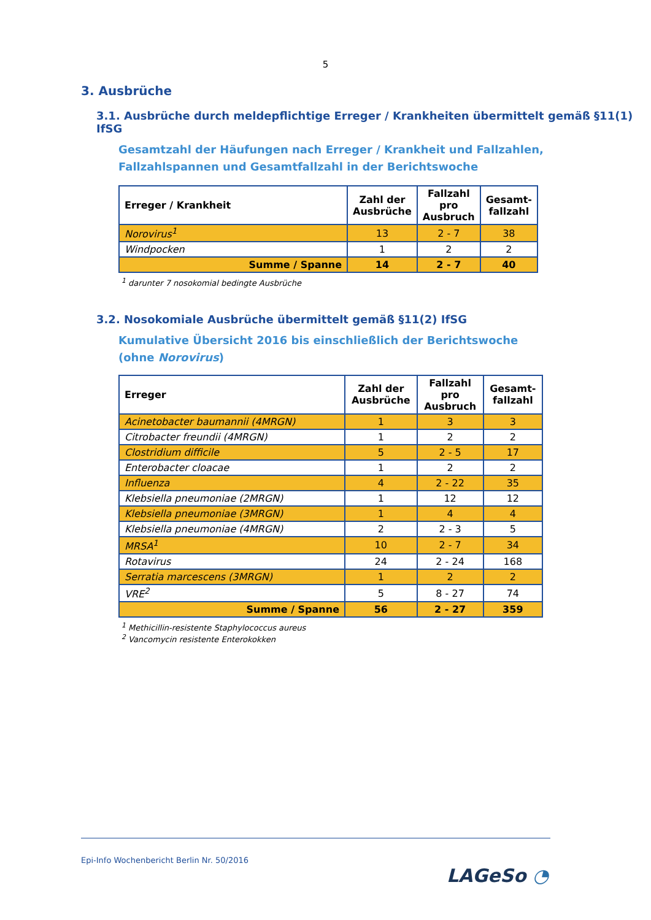5
3. Ausbrüche
3.1. Ausbrüche durch meldepflichtige Erreger / Krankheiten übermittelt gemäß §11(1) IfSG
Gesamtzahl der Häufungen nach Erreger / Krankheit und Fallzahlen, Fallzahlspannen und Gesamtfallzahl in der Berichtswoche
| Erreger / Krankheit | Zahl der Ausbrüche | Fallzahl pro Ausbruch | Gesamt-fallzahl |
| --- | --- | --- | --- |
| Norovirus<sup>1</sup> | 13 | 2 - 7 | 38 |
| Windpocken | 1 | 2 | 2 |
| Summe / Spanne | 14 | 2 - 7 | 40 |
<sup>1</sup> darunter 7 nosokomial bedingte Ausbrüche
3.2. Nosokomiale Ausbrüche übermittelt gemäß §11(2) IfSG
Kumulative Übersicht 2016 bis einschließlich der Berichtswoche (ohne Norovirus)
| Erreger | Zahl der Ausbrüche | Fallzahl pro Ausbruch | Gesamt-fallzahl |
| --- | --- | --- | --- |
| Acinetobacter baumannii (4MRGN) | 1 | 3 | 3 |
| Citrobacter freundii (4MRGN) | 1 | 2 | 2 |
| Clostridium difficile | 5 | 2 - 5 | 17 |
| Enterobacter cloacae | 1 | 2 | 2 |
| Influenza | 4 | 2 - 22 | 35 |
| Klebsiella pneumoniae (2MRGN) | 1 | 12 | 12 |
| Klebsiella pneumoniae (3MRGN) | 1 | 4 | 4 |
| Klebsiella pneumoniae (4MRGN) | 2 | 2 - 3 | 5 |
| MRSA<sup>1</sup> | 10 | 2 - 7 | 34 |
| Rotavirus | 24 | 2 - 24 | 168 |
| Serratia marcescens (3MRGN) | 1 | 2 | 2 |
| VRE<sup>2</sup> | 5 | 8 - 27 | 74 |
| Summe / Spanne | 56 | 2 - 27 | 359 |
<sup>1</sup> Methicillin-resistente Staphylococcus aureus
<sup>2</sup> Vancomycin resistente Enterokokken
Epi-Info Wochenbericht Berlin Nr. 50/2016
LAGeSo ◔